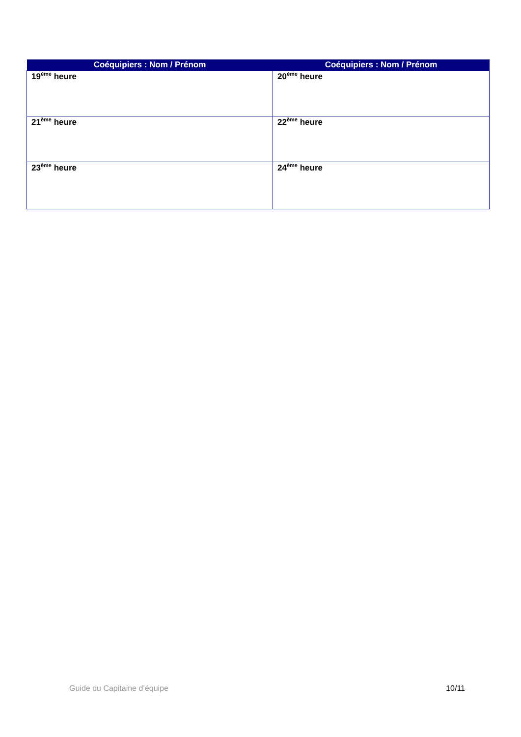| Coéquipiers : Nom / Prénom | Coéquipiers : Nom / Prénom |
| --- | --- |
| 19<sup>ème</sup> heure | 20<sup>ème</sup> heure |
| 21<sup>ème</sup> heure | 22<sup>ème</sup> heure |
| 23<sup>ème</sup> heure | 24<sup>ème</sup> heure |
Guide du Capitaine d’équipe 10/11